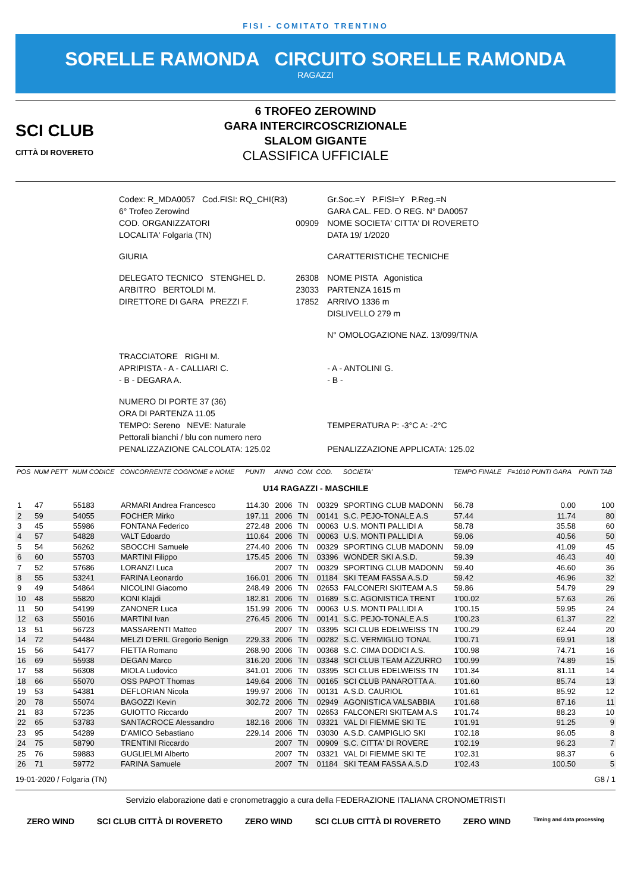FISI - COMITATO TRENTINO
SORELLE RAMONDA CIRCUITO SORELLE RAMONDA
RAGAZZI
SCI CLUB
CITTÀ DI ROVERETO
6 TROFEO ZEROWIND
GARA INTERCIRCOSCRIZIONALE
SLALOM GIGANTE
CLASSIFICA UFFICIALE
| Codex: R_MDA0057 Cod.FISI: RQ_CHI(R3) | | Gr.Soc.=Y P.FISI=Y P.Reg.=N |
| 6° Trofeo Zerowind | | GARA CAL. FED. O REG. N° DA0057 |
| COD. ORGANIZZATORI | 00909 | NOME SOCIETA' CITTA' DI ROVERETO |
| LOCALITA' Folgaria (TN) | | DATA 19/ 1/2020 |
| GIURIA | | CARATTERISTICHE TECNICHE |
| DELEGATO TECNICO STENGHEL D. | 26308 | NOME PISTA Agonistica |
| ARBITRO BERTOLDI M. | 23033 | PARTENZA 1615 m |
| DIRETTORE DI GARA PREZZI F. | 17852 | ARRIVO 1336 m |
| | | DISLIVELLO 279 m |
| | | N° OMOLOGAZIONE NAZ. 13/099/TN/A |
| TRACCIATORE RIGHI M. | | |
| APRIPISTA - A - CALLIARI C. | | - A - ANTOLINI G. |
| - B - DEGARA A. | | - B - |
| NUMERO DI PORTE 37 (36) | | |
| ORA DI PARTENZA 11.05 | | |
| TEMPO: Sereno NEVE: Naturale | | TEMPERATURA P: -3°C A: -2°C |
| Pettorali bianchi / blu con numero nero | | |
| PENALIZZAZIONE CALCOLATA: 125.02 | | PENALIZZAZIONE APPLICATA: 125.02 |
| POS | NUM PETT | NUM CODICE | CONCORRENTE COGNOME e NOME | PUNTI | ANNO | COM | COD. | SOCIETA' | TEMPO FINALE | F=1010 PUNTI GARA | PUNTI TAB |
| --- | --- | --- | --- | --- | --- | --- | --- | --- | --- | --- | --- |
| U14 RAGAZZI - MASCHILE | | | | | | | | | | | |
| 1 | 47 | 55183 | ARMARI Andrea Francesco | 114.30 | 2006 | TN | 00329 | SPORTING CLUB MADONN | 56.78 | 0.00 | 100 |
| 2 | 59 | 54055 | FOCHER Mirko | 197.11 | 2006 | TN | 00141 | S.C. PEJO-TONALE A.S | 57.44 | 11.74 | 80 |
| 3 | 45 | 55986 | FONTANA Federico | 272.48 | 2006 | TN | 00063 | U.S. MONTI PALLIDI A | 58.78 | 35.58 | 60 |
| 4 | 57 | 54828 | VALT Edoardo | 110.64 | 2006 | TN | 00063 | U.S. MONTI PALLIDI A | 59.06 | 40.56 | 50 |
| 5 | 54 | 56262 | SBOCCHI Samuele | 274.40 | 2006 | TN | 00329 | SPORTING CLUB MADONN | 59.09 | 41.09 | 45 |
| 6 | 60 | 55703 | MARTINI Filippo | 175.45 | 2006 | TN | 03396 | WONDER SKI A.S.D. | 59.39 | 46.43 | 40 |
| 7 | 52 | 57686 | LORANZI Luca | | 2007 | TN | 00329 | SPORTING CLUB MADONN | 59.40 | 46.60 | 36 |
| 8 | 55 | 53241 | FARINA Leonardo | 166.01 | 2006 | TN | 01184 | SKI TEAM FASSA A.S.D | 59.42 | 46.96 | 32 |
| 9 | 49 | 54864 | NICOLINI Giacomo | 248.49 | 2006 | TN | 02653 | FALCONERI SKITEAM A.S | 59.86 | 54.79 | 29 |
| 10 | 48 | 55820 | KONI Klajdi | 182.81 | 2006 | TN | 01689 | S.C. AGONISTICA TRENT | 1'00.02 | 57.63 | 26 |
| 11 | 50 | 54199 | ZANONER Luca | 151.99 | 2006 | TN | 00063 | U.S. MONTI PALLIDI A | 1'00.15 | 59.95 | 24 |
| 12 | 63 | 55016 | MARTINI Ivan | 276.45 | 2006 | TN | 00141 | S.C. PEJO-TONALE A.S | 1'00.23 | 61.37 | 22 |
| 13 | 51 | 56723 | MASSARENTI Matteo | | 2007 | TN | 03395 | SCI CLUB EDELWEISS TN | 1'00.29 | 62.44 | 20 |
| 14 | 72 | 54484 | MELZI D'ERIL Gregorio Benign | 229.33 | 2006 | TN | 00282 | S.C. VERMIGLIO TONAL | 1'00.71 | 69.91 | 18 |
| 15 | 56 | 54177 | FIETTA Romano | 268.90 | 2006 | TN | 00368 | S.C. CIMA DODICI A.S. | 1'00.98 | 74.71 | 16 |
| 16 | 69 | 55938 | DEGAN Marco | 316.20 | 2006 | TN | 03348 | SCI CLUB TEAM AZZURRO | 1'00.99 | 74.89 | 15 |
| 17 | 58 | 56308 | MIOLA Ludovico | 341.01 | 2006 | TN | 03395 | SCI CLUB EDELWEISS TN | 1'01.34 | 81.11 | 14 |
| 18 | 66 | 55070 | OSS PAPOT Thomas | 149.64 | 2006 | TN | 00165 | SCI CLUB PANAROTTA A. | 1'01.60 | 85.74 | 13 |
| 19 | 53 | 54381 | DEFLORIAN Nicola | 199.97 | 2006 | TN | 00131 | A.S.D. CAURIOL | 1'01.61 | 85.92 | 12 |
| 20 | 78 | 55074 | BAGOZZI Kevin | 302.72 | 2006 | TN | 02949 | AGONISTICA VALSABBIA | 1'01.68 | 87.16 | 11 |
| 21 | 83 | 57235 | GUIOTTO Riccardo | | 2007 | TN | 02653 | FALCONERI SKITEAM A.S | 1'01.74 | 88.23 | 10 |
| 22 | 65 | 53783 | SANTACROCE Alessandro | 182.16 | 2006 | TN | 03321 | VAL DI FIEMME SKI TE | 1'01.91 | 91.25 | 9 |
| 23 | 95 | 54289 | D'AMICO Sebastiano | 229.14 | 2006 | TN | 03030 | A.S.D. CAMPIGLIO SKI | 1'02.18 | 96.05 | 8 |
| 24 | 75 | 58790 | TRENTINI Riccardo | | 2007 | TN | 00909 | S.C. CITTA' DI ROVERE | 1'02.19 | 96.23 | 7 |
| 25 | 76 | 59883 | GUGLIELMI Alberto | | 2007 | TN | 03321 | VAL DI FIEMME SKI TE | 1'02.31 | 98.37 | 6 |
| 26 | 71 | 59772 | FARINA Samuele | | 2007 | TN | 01184 | SKI TEAM FASSA A.S.D | 1'02.43 | 100.50 | 5 |
19-01-2020 / Folgaria (TN) G8 / 1
Servizio elaborazione dati e cronometraggio a cura della FEDERAZIONE ITALIANA CRONOMETRISTI
ZERO WIND SCI CLUB CITTÀ DI ROVERETO ZERO WIND SCI CLUB CITTÀ DI ROVERETO ZERO WIND Timing and data processing